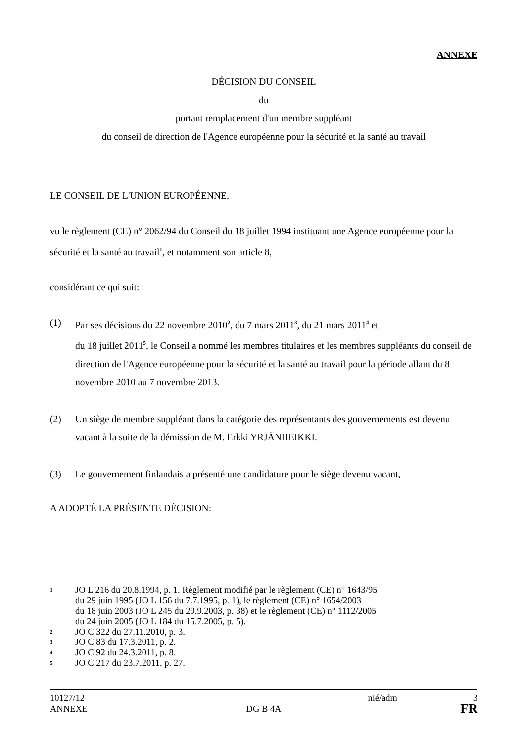ANNEXE
DÉCISION DU CONSEIL
du
portant remplacement d'un membre suppléant
du conseil de direction de l'Agence européenne pour la sécurité et la santé au travail
LE CONSEIL DE L'UNION EUROPÉENNE,
vu le règlement (CE) n° 2062/94 du Conseil du 18 juillet 1994 instituant une Agence européenne pour la sécurité et la santé au travail<sup>1</sup>, et notamment son article 8,
considérant ce qui suit:
(1) Par ses décisions du 22 novembre 2010<sup>2</sup>, du 7 mars 2011<sup>3</sup>, du 21 mars 2011<sup>4</sup> et
du 18 juillet 2011<sup>5</sup>, le Conseil a nommé les membres titulaires et les membres suppléants du conseil de direction de l'Agence européenne pour la sécurité et la santé au travail pour la période allant du 8 novembre 2010 au 7 novembre 2013.
(2) Un siège de membre suppléant dans la catégorie des représentants des gouvernements est devenu vacant à la suite de la démission de M. Erkki YRJÄNHEIKKI.
(3) Le gouvernement finlandais a présenté une candidature pour le siège devenu vacant,
A ADOPTÉ LA PRÉSENTE DÉCISION:
1 JO L 216 du 20.8.1994, p. 1. Règlement modifié par le règlement (CE) n° 1643/95
du 29 juin 1995 (JO L 156 du 7.7.1995, p. 1), le règlement (CE) n° 1654/2003
du 18 juin 2003 (JO L 245 du 29.9.2003, p. 38) et le règlement (CE) n° 1112/2005
du 24 juin 2005 (JO L 184 du 15.7.2005, p. 5).
2 JO C 322 du 27.11.2010, p. 3.
3 JO C 83 du 17.3.2011, p. 2.
4 JO C 92 du 24.3.2011, p. 8.
5 JO C 217 du 23.7.2011, p. 27.
10127/12 nié/adm 3
ANNEXE DG B 4A FR